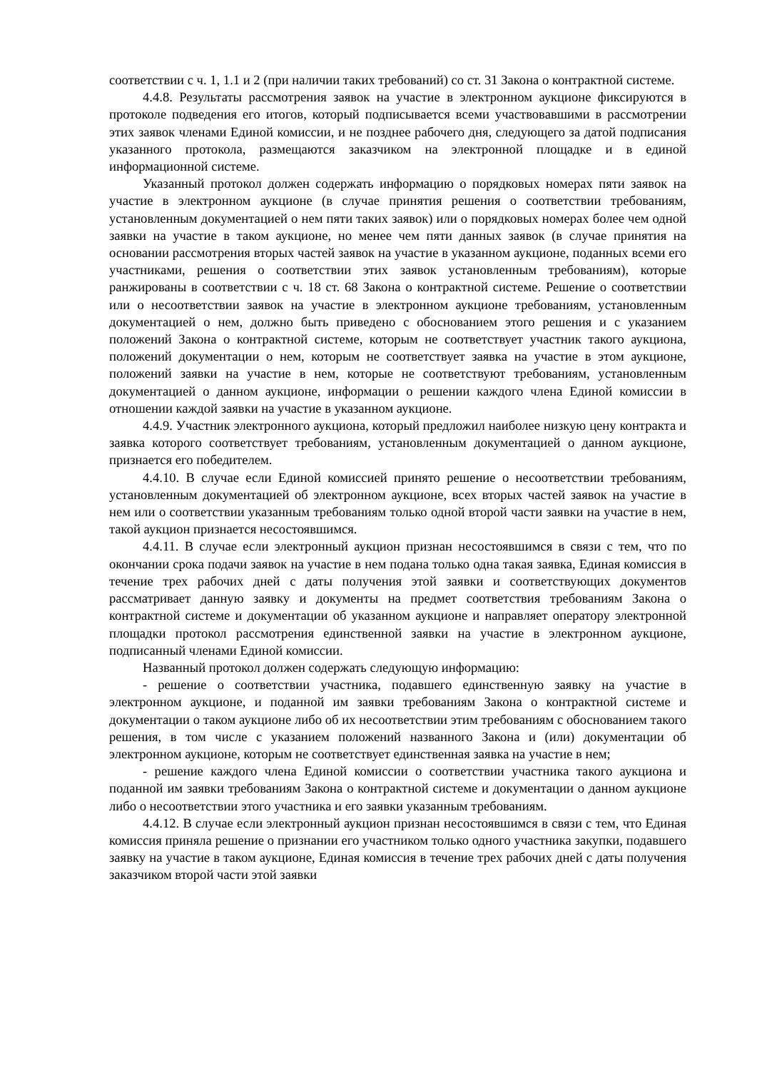соответствии с ч. 1, 1.1 и 2 (при наличии таких требований) со ст. 31 Закона о контрактной системе.
4.4.8. Результаты рассмотрения заявок на участие в электронном аукционе фиксируются в протоколе подведения его итогов, который подписывается всеми участвовавшими в рассмотрении этих заявок членами Единой комиссии, и не позднее рабочего дня, следующего за датой подписания указанного протокола, размещаются заказчиком на электронной площадке и в единой информационной системе.
Указанный протокол должен содержать информацию о порядковых номерах пяти заявок на участие в электронном аукционе (в случае принятия решения о соответствии требованиям, установленным документацией о нем пяти таких заявок) или о порядковых номерах более чем одной заявки на участие в таком аукционе, но менее чем пяти данных заявок (в случае принятия на основании рассмотрения вторых частей заявок на участие в указанном аукционе, поданных всеми его участниками, решения о соответствии этих заявок установленным требованиям), которые ранжированы в соответствии с ч. 18 ст. 68 Закона о контрактной системе. Решение о соответствии или о несоответствии заявок на участие в электронном аукционе требованиям, установленным документацией о нем, должно быть приведено с обоснованием этого решения и с указанием положений Закона о контрактной системе, которым не соответствует участник такого аукциона, положений документации о нем, которым не соответствует заявка на участие в этом аукционе, положений заявки на участие в нем, которые не соответствуют требованиям, установленным документацией о данном аукционе, информации о решении каждого члена Единой комиссии в отношении каждой заявки на участие в указанном аукционе.
4.4.9. Участник электронного аукциона, который предложил наиболее низкую цену контракта и заявка которого соответствует требованиям, установленным документацией о данном аукционе, признается его победителем.
4.4.10. В случае если Единой комиссией принято решение о несоответствии требованиям, установленным документацией об электронном аукционе, всех вторых частей заявок на участие в нем или о соответствии указанным требованиям только одной второй части заявки на участие в нем, такой аукцион признается несостоявшимся.
4.4.11. В случае если электронный аукцион признан несостоявшимся в связи с тем, что по окончании срока подачи заявок на участие в нем подана только одна такая заявка, Единая комиссия в течение трех рабочих дней с даты получения этой заявки и соответствующих документов рассматривает данную заявку и документы на предмет соответствия требованиям Закона о контрактной системе и документации об указанном аукционе и направляет оператору электронной площадки протокол рассмотрения единственной заявки на участие в электронном аукционе, подписанный членами Единой комиссии.
Названный протокол должен содержать следующую информацию:
- решение о соответствии участника, подавшего единственную заявку на участие в электронном аукционе, и поданной им заявки требованиям Закона о контрактной системе и документации о таком аукционе либо об их несоответствии этим требованиям с обоснованием такого решения, в том числе с указанием положений названного Закона и (или) документации об электронном аукционе, которым не соответствует единственная заявка на участие в нем;
- решение каждого члена Единой комиссии о соответствии участника такого аукциона и поданной им заявки требованиям Закона о контрактной системе и документации о данном аукционе либо о несоответствии этого участника и его заявки указанным требованиям.
4.4.12. В случае если электронный аукцион признан несостоявшимся в связи с тем, что Единая комиссия приняла решение о признании его участником только одного участника закупки, подавшего заявку на участие в таком аукционе, Единая комиссия в течение трех рабочих дней с даты получения заказчиком второй части этой заявки